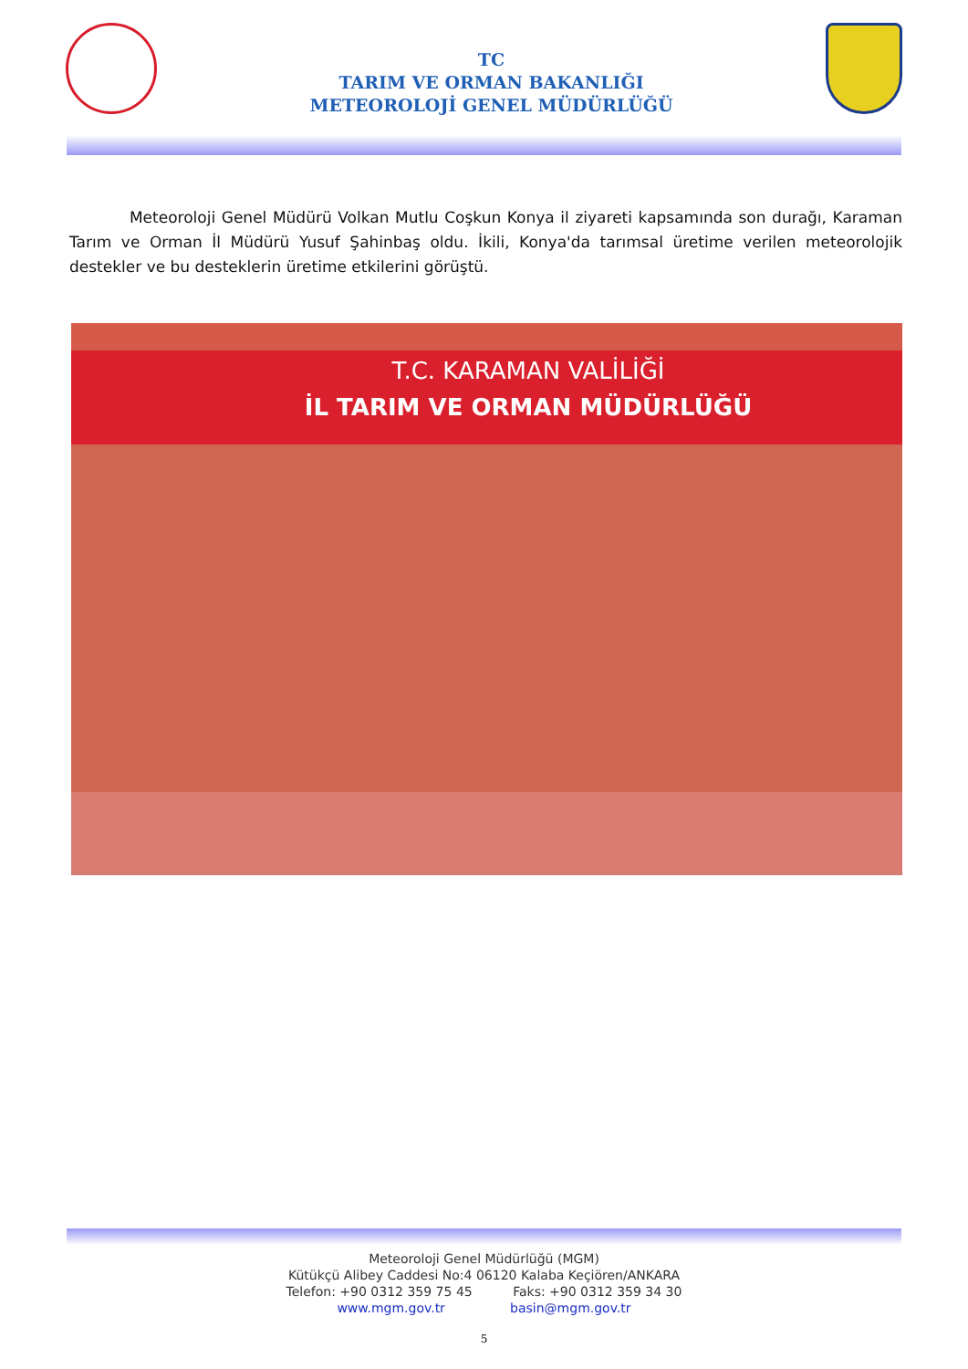TC
TARIM VE ORMAN BAKANLIĞI
METEOROLOJİ GENEL MÜDÜRLÜĞÜ
Meteoroloji Genel Müdürü Volkan Mutlu Coşkun Konya il ziyareti kapsamında son durağı, Karaman Tarım ve Orman İl Müdürü Yusuf Şahinbaş oldu. İkili, Konya'da tarımsal üretime verilen meteorolojik destekler ve bu desteklerin üretime etkilerini görüştü.
T.C. KARAMAN VALİLİĞİ
İL TARIM VE ORMAN MÜDÜRLÜĞÜ
Meteoroloji Genel Müdürlüğü (MGM)
Kütükçü Alibey Caddesi No:4 06120 Kalaba Keçiören/ANKARA
Telefon: +90 0312 359 75 45 Faks: +90 0312 359 34 30
www.mgm.gov.tr basin@mgm.gov.tr
5